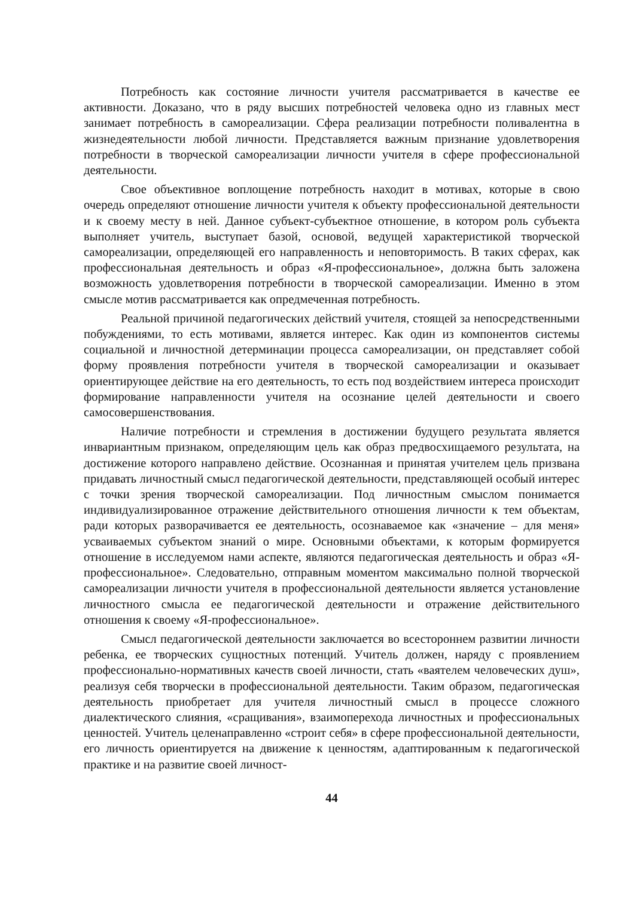Потребность как состояние личности учителя рассматривается в качестве ее активности. Доказано, что в ряду высших потребностей человека одно из главных мест занимает потребность в самореализации. Сфера реализации потребности поливалентна в жизнедеятельности любой личности. Представляется важным признание удовлетворения потребности в творческой самореализации личности учителя в сфере профессиональной деятельности.
Свое объективное воплощение потребность находит в мотивах, которые в свою очередь определяют отношение личности учителя к объекту профессиональной деятельности и к своему месту в ней. Данное субъект-субъектное отношение, в котором роль субъекта выполняет учитель, выступает базой, основой, ведущей характеристикой творческой самореализации, определяющей его направленность и неповторимость. В таких сферах, как профессиональная деятельность и образ «Я-профессиональное», должна быть заложена возможность удовлетворения потребности в творческой самореализации. Именно в этом смысле мотив рассматривается как опредмеченная потребность.
Реальной причиной педагогических действий учителя, стоящей за непосредственными побуждениями, то есть мотивами, является интерес. Как один из компонентов системы социальной и личностной детерминации процесса самореализации, он представляет собой форму проявления потребности учителя в творческой самореализации и оказывает ориентирующее действие на его деятельность, то есть под воздействием интереса происходит формирование направленности учителя на осознание целей деятельности и своего самосовершенствования.
Наличие потребности и стремления в достижении будущего результата является инвариантным признаком, определяющим цель как образ предвосхищаемого результата, на достижение которого направлено действие. Осознанная и принятая учителем цель призвана придавать личностный смысл педагогической деятельности, представляющей особый интерес с точки зрения творческой самореализации. Под личностным смыслом понимается индивидуализированное отражение действительного отношения личности к тем объектам, ради которых разворачивается ее деятельность, осознаваемое как «значение – для меня» усваиваемых субъектом знаний о мире. Основными объектами, к которым формируется отношение в исследуемом нами аспекте, являются педагогическая деятельность и образ «Я-профессиональное». Следовательно, отправным моментом максимально полной творческой самореализации личности учителя в профессиональной деятельности является установление личностного смысла ее педагогической деятельности и отражение действительного отношения к своему «Я-профессиональное».
Смысл педагогической деятельности заключается во всестороннем развитии личности ребенка, ее творческих сущностных потенций. Учитель должен, наряду с проявлением профессионально-нормативных качеств своей личности, стать «ваятелем человеческих душ», реализуя себя творчески в профессиональной деятельности. Таким образом, педагогическая деятельность приобретает для учителя личностный смысл в процессе сложного диалектического слияния, «сращивания», взаимоперехода личностных и профессиональных ценностей. Учитель целенаправленно «строит себя» в сфере профессиональной деятельности, его личность ориентируется на движение к ценностям, адаптированным к педагогической практике и на развитие своей личност-
44